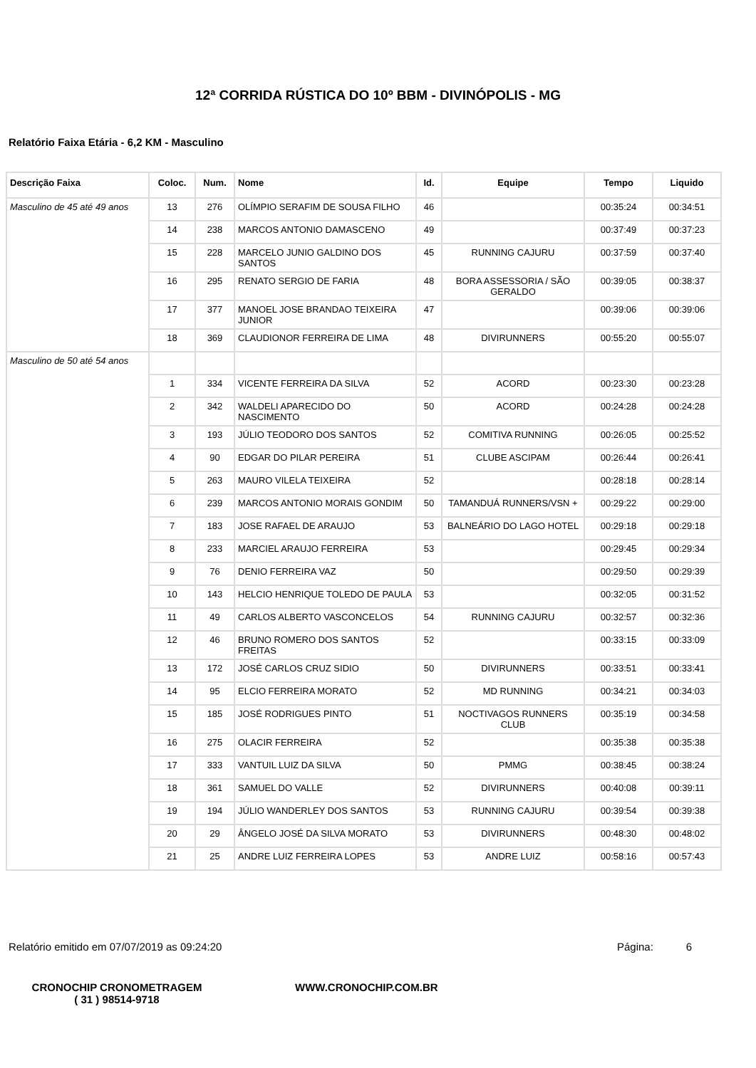12ª CORRIDA RÚSTICA DO 10º BBM - DIVINÓPOLIS - MG
Relatório Faixa Etária - 6,2 KM - Masculino
| Descrição Faixa | Coloc. | Num. | Nome | Id. | Equipe | Tempo | Liquido |
| --- | --- | --- | --- | --- | --- | --- | --- |
| Masculino de 45 até 49 anos | 13 | 276 | OLÍMPIO SERAFIM DE SOUSA FILHO | 46 | | 00:35:24 | 00:34:51 |
| | 14 | 238 | MARCOS ANTONIO DAMASCENO | 49 | | 00:37:49 | 00:37:23 |
| | 15 | 228 | MARCELO JUNIO GALDINO DOS SANTOS | 45 | RUNNING CAJURU | 00:37:59 | 00:37:40 |
| | 16 | 295 | RENATO SERGIO DE FARIA | 48 | BORA ASSESSORIA / SÃO GERALDO | 00:39:05 | 00:38:37 |
| | 17 | 377 | MANOEL JOSE BRANDAO TEIXEIRA JUNIOR | 47 | | 00:39:06 | 00:39:06 |
| | 18 | 369 | CLAUDIONOR FERREIRA DE LIMA | 48 | DIVIRUNNERS | 00:55:20 | 00:55:07 |
| Masculino de 50 até 54 anos | | | | | | | |
| | 1 | 334 | VICENTE FERREIRA DA SILVA | 52 | ACORD | 00:23:30 | 00:23:28 |
| | 2 | 342 | WALDELI APARECIDO DO NASCIMENTO | 50 | ACORD | 00:24:28 | 00:24:28 |
| | 3 | 193 | JÚLIO TEODORO DOS SANTOS | 52 | COMITIVA RUNNING | 00:26:05 | 00:25:52 |
| | 4 | 90 | EDGAR DO PILAR PEREIRA | 51 | CLUBE ASCIPAM | 00:26:44 | 00:26:41 |
| | 5 | 263 | MAURO VILELA TEIXEIRA | 52 | | 00:28:18 | 00:28:14 |
| | 6 | 239 | MARCOS ANTONIO MORAIS GONDIM | 50 | TAMANDUÁ RUNNERS/VSN + | 00:29:22 | 00:29:00 |
| | 7 | 183 | JOSE RAFAEL DE ARAUJO | 53 | BALNEÁRIO DO LAGO HOTEL | 00:29:18 | 00:29:18 |
| | 8 | 233 | MARCIEL ARAUJO FERREIRA | 53 | | 00:29:45 | 00:29:34 |
| | 9 | 76 | DENIO FERREIRA VAZ | 50 | | 00:29:50 | 00:29:39 |
| | 10 | 143 | HELCIO HENRIQUE TOLEDO DE PAULA | 53 | | 00:32:05 | 00:31:52 |
| | 11 | 49 | CARLOS ALBERTO VASCONCELOS | 54 | RUNNING CAJURU | 00:32:57 | 00:32:36 |
| | 12 | 46 | BRUNO ROMERO DOS SANTOS FREITAS | 52 | | 00:33:15 | 00:33:09 |
| | 13 | 172 | JOSÉ CARLOS CRUZ SIDIO | 50 | DIVIRUNNERS | 00:33:51 | 00:33:41 |
| | 14 | 95 | ELCIO FERREIRA MORATO | 52 | MD RUNNING | 00:34:21 | 00:34:03 |
| | 15 | 185 | JOSÉ RODRIGUES PINTO | 51 | NOCTIVAGOS RUNNERS CLUB | 00:35:19 | 00:34:58 |
| | 16 | 275 | OLACIR FERREIRA | 52 | | 00:35:38 | 00:35:38 |
| | 17 | 333 | VANTUIL LUIZ DA SILVA | 50 | PMMG | 00:38:45 | 00:38:24 |
| | 18 | 361 | SAMUEL DO VALLE | 52 | DIVIRUNNERS | 00:40:08 | 00:39:11 |
| | 19 | 194 | JÚLIO WANDERLEY DOS SANTOS | 53 | RUNNING CAJURU | 00:39:54 | 00:39:38 |
| | 20 | 29 | ÂNGELO JOSÉ DA SILVA MORATO | 53 | DIVIRUNNERS | 00:48:30 | 00:48:02 |
| | 21 | 25 | ANDRE LUIZ FERREIRA LOPES | 53 | ANDRE LUIZ | 00:58:16 | 00:57:43 |
Relatório emitido em 07/07/2019 as 09:24:20 Página: 6
CRONOCHIP CRONOMETRAGEM
( 31 ) 98514-9718
WWW.CRONOCHIP.COM.BR